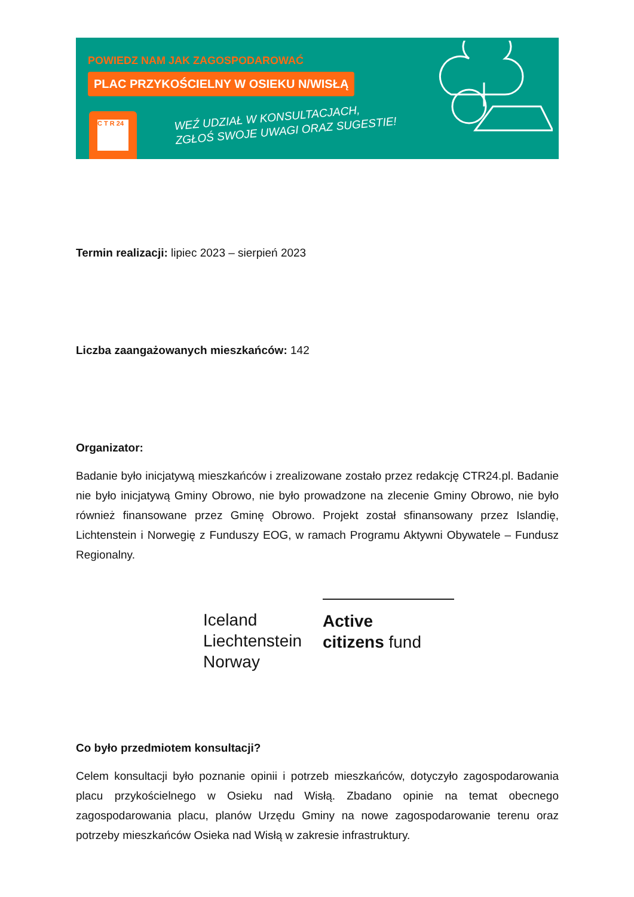POWIEDZ NAM JAK ZAGOSPODAROWAĆ
PLAC PRZYKOŚCIELNY W OSIEKU N/WISŁĄ
C T R 24
WEŹ UDZIAŁ W KONSULTACJACH,
ZGŁOŚ SWOJE UWAGI ORAZ SUGESTIE!
Termin realizacji: lipiec 2023 – sierpień 2023
Liczba zaangażowanych mieszkańców: 142
Organizator:
Badanie było inicjatywą mieszkańców i zrealizowane zostało przez redakcję CTR24.pl. Badanie nie było inicjatywą Gminy Obrowo, nie było prowadzone na zlecenie Gminy Obrowo, nie było również finansowane przez Gminę Obrowo. Projekt został sfinansowany przez Islandię, Lichtenstein i Norwegię z Funduszy EOG, w ramach Programu Aktywni Obywatele – Fundusz Regionalny.
Iceland
Liechtenstein
Norway
Active
citizens fund
Co było przedmiotem konsultacji?
Celem konsultacji było poznanie opinii i potrzeb mieszkańców, dotyczyło zagospodarowania placu przykościelnego w Osieku nad Wisłą. Zbadano opinie na temat obecnego zagospodarowania placu, planów Urzędu Gminy na nowe zagospodarowanie terenu oraz potrzeby mieszkańców Osieka nad Wisłą w zakresie infrastruktury.